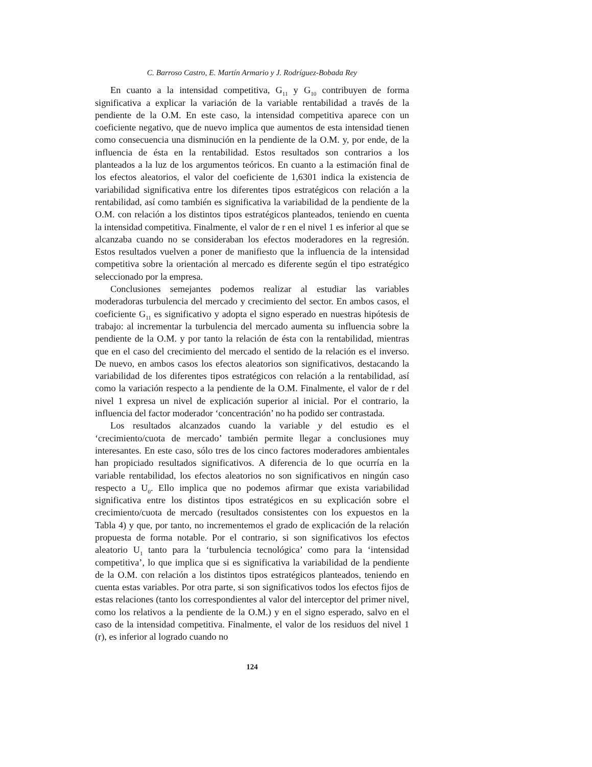C. Barroso Castro, E. Martín Armario y J. Rodríguez-Bobada Rey
En cuanto a la intensidad competitiva, G<sub>11</sub> y G<sub>10</sub> contribuyen de forma significativa a explicar la variación de la variable rentabilidad a través de la pendiente de la O.M. En este caso, la intensidad competitiva aparece con un coeficiente negativo, que de nuevo implica que aumentos de esta intensidad tienen como consecuencia una disminución en la pendiente de la O.M. y, por ende, de la influencia de ésta en la rentabilidad. Estos resultados son contrarios a los planteados a la luz de los argumentos teóricos. En cuanto a la estimación final de los efectos aleatorios, el valor del coeficiente de 1,6301 indica la existencia de variabilidad significativa entre los diferentes tipos estratégicos con relación a la rentabilidad, así como también es significativa la variabilidad de la pendiente de la O.M. con relación a los distintos tipos estratégicos planteados, teniendo en cuenta la intensidad competitiva. Finalmente, el valor de r en el nivel 1 es inferior al que se alcanzaba cuando no se consideraban los efectos moderadores en la regresión. Estos resultados vuelven a poner de manifiesto que la influencia de la intensidad competitiva sobre la orientación al mercado es diferente según el tipo estratégico seleccionado por la empresa.
Conclusiones semejantes podemos realizar al estudiar las variables moderadoras turbulencia del mercado y crecimiento del sector. En ambos casos, el coeficiente G<sub>11</sub> es significativo y adopta el signo esperado en nuestras hipótesis de trabajo: al incrementar la turbulencia del mercado aumenta su influencia sobre la pendiente de la O.M. y por tanto la relación de ésta con la rentabilidad, mientras que en el caso del crecimiento del mercado el sentido de la relación es el inverso. De nuevo, en ambos casos los efectos aleatorios son significativos, destacando la variabilidad de los diferentes tipos estratégicos con relación a la rentabilidad, así como la variación respecto a la pendiente de la O.M. Finalmente, el valor de r del nivel 1 expresa un nivel de explicación superior al inicial. Por el contrario, la influencia del factor moderador ‘concentración’ no ha podido ser contrastada.
Los resultados alcanzados cuando la variable y del estudio es el ‘crecimiento/cuota de mercado’ también permite llegar a conclusiones muy interesantes. En este caso, sólo tres de los cinco factores moderadores ambientales han propiciado resultados significativos. A diferencia de lo que ocurría en la variable rentabilidad, los efectos aleatorios no son significativos en ningún caso respecto a U<sub>0</sub>. Ello implica que no podemos afirmar que exista variabilidad significativa entre los distintos tipos estratégicos en su explicación sobre el crecimiento/cuota de mercado (resultados consistentes con los expuestos en la Tabla 4) y que, por tanto, no incrementemos el grado de explicación de la relación propuesta de forma notable. Por el contrario, si son significativos los efectos aleatorio U<sub>1</sub> tanto para la ‘turbulencia tecnológica’ como para la ‘intensidad competitiva’, lo que implica que si es significativa la variabilidad de la pendiente de la O.M. con relación a los distintos tipos estratégicos planteados, teniendo en cuenta estas variables. Por otra parte, si son significativos todos los efectos fijos de estas relaciones (tanto los correspondientes al valor del interceptor del primer nivel, como los relativos a la pendiente de la O.M.) y en el signo esperado, salvo en el caso de la intensidad competitiva. Finalmente, el valor de los residuos del nivel 1 (r), es inferior al logrado cuando no
124